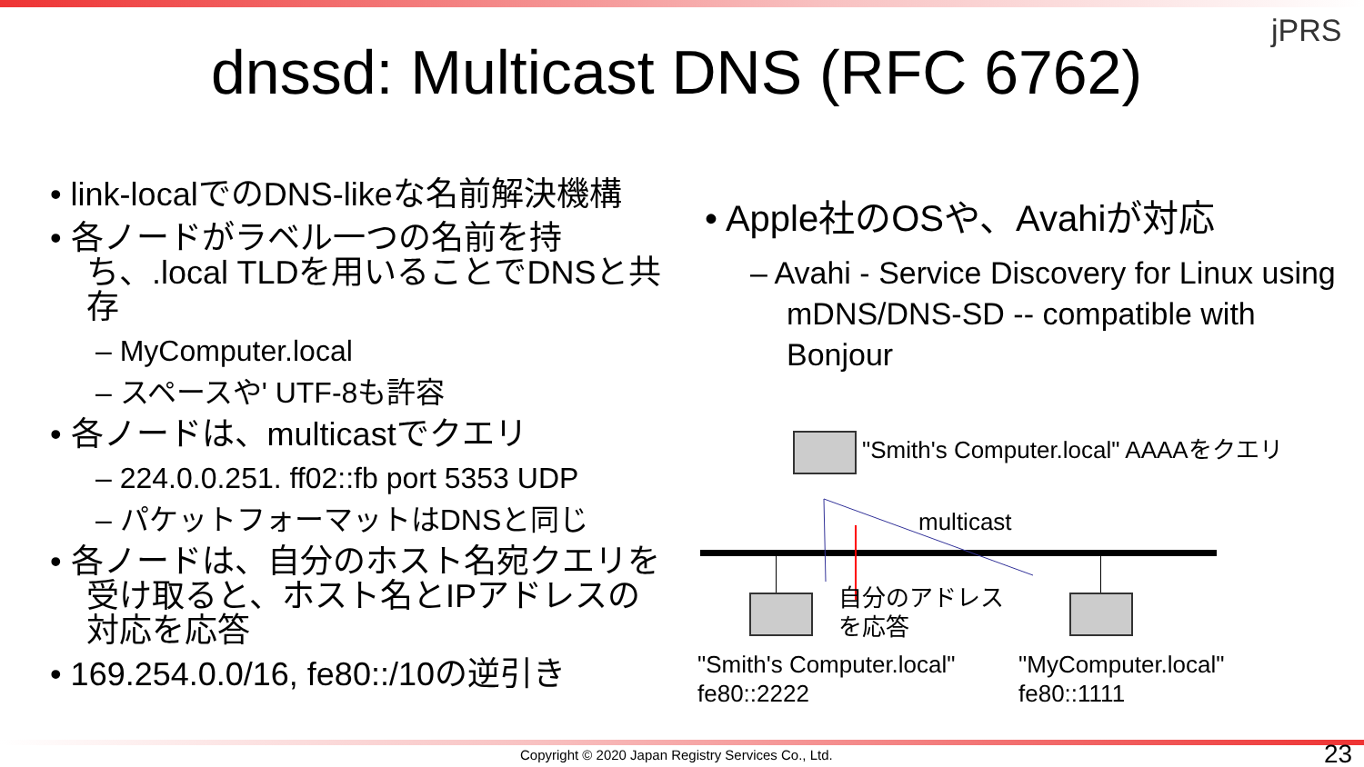jPRS
dnssd: Multicast DNS (RFC 6762)
• link-localでのDNS-likeな名前解決機構
• 各ノードがラベル一つの名前を持ち、.local TLDを用いることでDNSと共存
– MyComputer.local
– スペースや' UTF-8も許容
• 各ノードは、multicastでクエリ
– 224.0.0.251. ff02::fb port 5353 UDP
– パケットフォーマットはDNSと同じ
• 各ノードは、自分のホスト名宛クエリを受け取ると、ホスト名とIPアドレスの対応を応答
• 169.254.0.0/16, fe80::/10の逆引き
• Apple社のOSや、Avahiが対応
– Avahi - Service Discovery for Linux using mDNS/DNS-SD -- compatible with Bonjour
"Smith's Computer.local" AAAAをクエリ
multicast
自分のアドレス
を応答
"Smith's Computer.local"
fe80::2222
"MyComputer.local"
fe80::1111
Copyright © 2020 Japan Registry Services Co., Ltd.
23